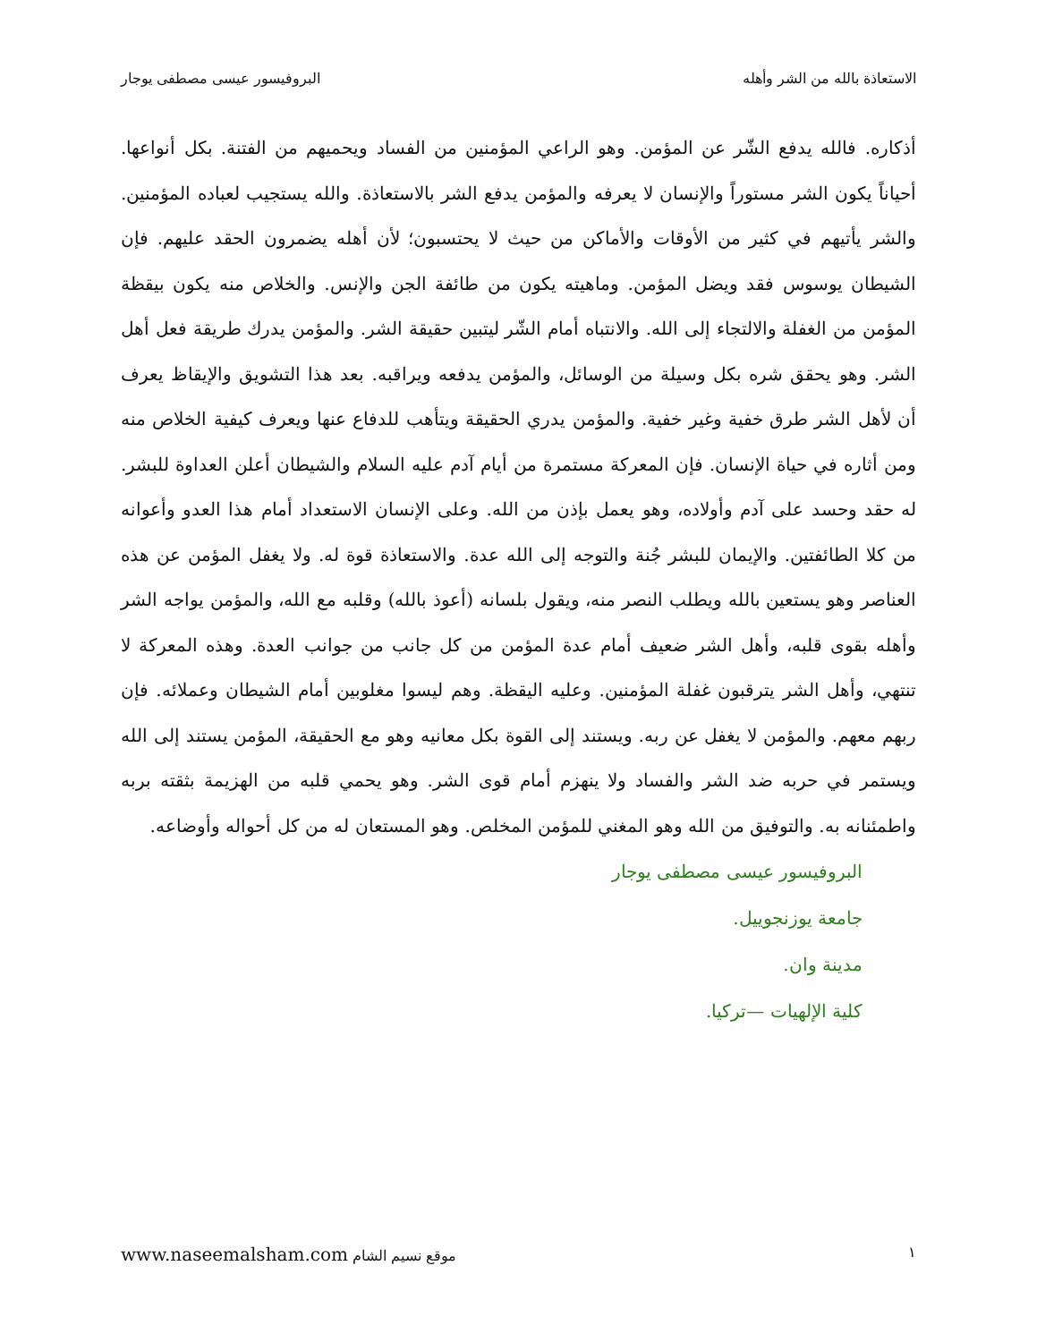الاستعاذة بالله من الشر وأهله البروفيسور عيسى مصطفى يوجار
أذكاره. فالله يدفع الشّر عن المؤمن. وهو الراعي المؤمنين من الفساد ويحميهم من الفتنة. بكل أنواعها. أحياناً يكون الشر مستوراً والإنسان لا يعرفه والمؤمن يدفع الشر بالاستعاذة. والله يستجيب لعباده المؤمنين. والشر يأتيهم في كثير من الأوقات والأماكن من حيث لا يحتسبون؛ لأن أهله يضمرون الحقد عليهم. فإن الشيطان يوسوس فقد ويضل المؤمن. وماهيته يكون من طائفة الجن والإنس. والخلاص منه يكون بيقظة المؤمن من الغفلة والالتجاء إلى الله. والانتباه أمام الشّر ليتبين حقيقة الشر. والمؤمن يدرك طريقة فعل أهل الشر. وهو يحقق شره بكل وسيلة من الوسائل، والمؤمن يدفعه ويراقبه. بعد هذا التشويق والإيقاظ يعرف أن لأهل الشر طرق خفية وغير خفية. والمؤمن يدري الحقيقة ويتأهب للدفاع عنها ويعرف كيفية الخلاص منه ومن أثاره في حياة الإنسان. فإن المعركة مستمرة من أيام آدم عليه السلام والشيطان أعلن العداوة للبشر. له حقد وحسد على آدم وأولاده، وهو يعمل بإذن من الله. وعلى الإنسان الاستعداد أمام هذا العدو وأعوانه من كلا الطائفتين. والإيمان للبشر جُنة والتوجه إلى الله عدة. والاستعاذة قوة له. ولا يغفل المؤمن عن هذه العناصر وهو يستعين بالله ويطلب النصر منه، ويقول بلسانه (أعوذ بالله) وقلبه مع الله، والمؤمن يواجه الشر وأهله بقوى قلبه، وأهل الشر ضعيف أمام عدة المؤمن من كل جانب من جوانب العدة. وهذه المعركة لا تنتهي، وأهل الشر يترقبون غفلة المؤمنين. وعليه اليقظة. وهم ليسوا مغلوبين أمام الشيطان وعملائه. فإن ربهم معهم. والمؤمن لا يغفل عن ربه. ويستند إلى القوة بكل معانيه وهو مع الحقيقة، المؤمن يستند إلى الله ويستمر في حربه ضد الشر والفساد ولا ينهزم أمام قوى الشر. وهو يحمي قلبه من الهزيمة بثقته بربه واطمئنانه به. والتوفيق من الله وهو المغني للمؤمن المخلص. وهو المستعان له من كل أحواله وأوضاعه.
البروفيسور عيسى مصطفى يوجار
جامعة يوزنجوييل.
مدينة وان.
كلية الإلهيات —تركيا.
١ موقع نسيم الشام www.naseemalsham.com